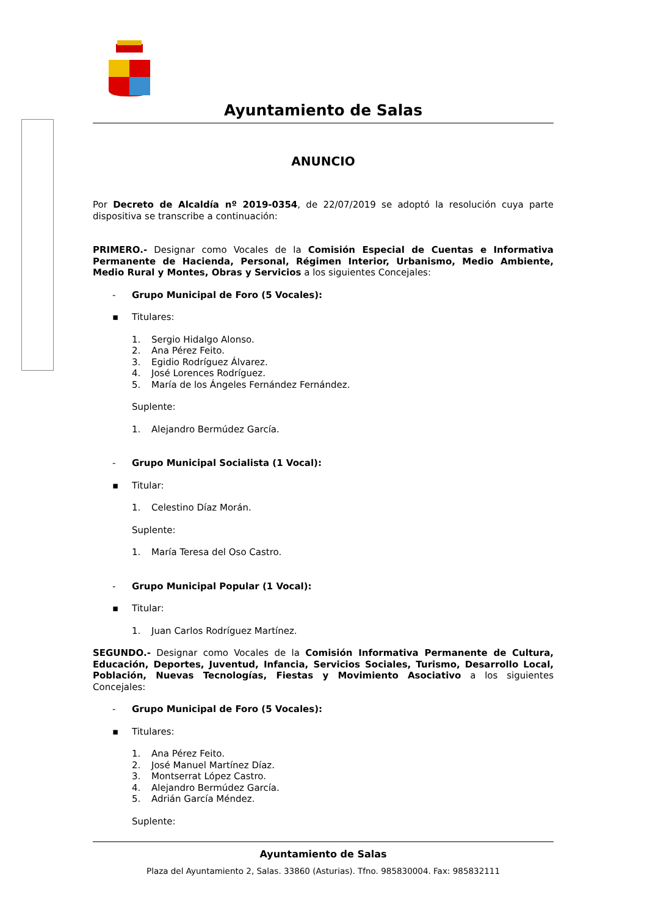Ayuntamiento de Salas
ANUNCIO
Por Decreto de Alcaldía nº 2019-0354, de 22/07/2019 se adoptó la resolución cuya parte dispositiva se transcribe a continuación:
PRIMERO.- Designar como Vocales de la Comisión Especial de Cuentas e Informativa Permanente de Hacienda, Personal, Régimen Interior, Urbanismo, Medio Ambiente, Medio Rural y Montes, Obras y Servicios a los siguientes Concejales:
- Grupo Municipal de Foro (5 Vocales):
▪ Titulares:
1. Sergio Hidalgo Alonso.
2. Ana Pérez Feito.
3. Egidio Rodríguez Álvarez.
4. José Lorences Rodríguez.
5. María de los Ángeles Fernández Fernández.
Suplente:
1. Alejandro Bermúdez García.
- Grupo Municipal Socialista (1 Vocal):
▪ Titular:
1. Celestino Díaz Morán.
Suplente:
1. María Teresa del Oso Castro.
- Grupo Municipal Popular (1 Vocal):
▪ Titular:
1. Juan Carlos Rodríguez Martínez.
SEGUNDO.- Designar como Vocales de la Comisión Informativa Permanente de Cultura, Educación, Deportes, Juventud, Infancia, Servicios Sociales, Turismo, Desarrollo Local, Población, Nuevas Tecnologías, Fiestas y Movimiento Asociativo a los siguientes Concejales:
- Grupo Municipal de Foro (5 Vocales):
▪ Titulares:
1. Ana Pérez Feito.
2. José Manuel Martínez Díaz.
3. Montserrat López Castro.
4. Alejandro Bermúdez García.
5. Adrián García Méndez.
Suplente:
Ayuntamiento de Salas
Plaza del Ayuntamiento 2, Salas. 33860 (Asturias). Tfno. 985830004. Fax: 985832111